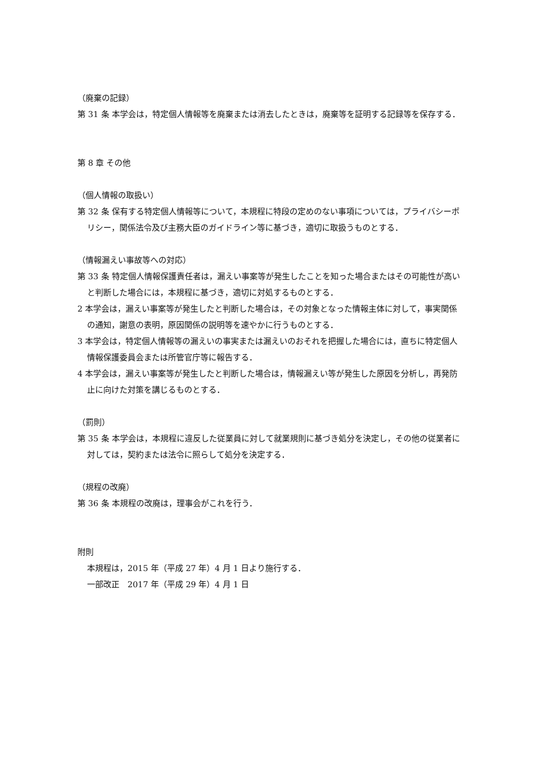（廃棄の記録）
第 31 条 本学会は，特定個人情報等を廃棄または消去したときは，廃棄等を証明する記録等を保存する．
第 8 章 その他
（個人情報の取扱い）
第 32 条 保有する特定個人情報等について，本規程に特段の定めのない事項については，プライバシーポリシー，関係法令及び主務大臣のガイドライン等に基づき，適切に取扱うものとする．
（情報漏えい事故等への対応）
第 33 条 特定個人情報保護責任者は，漏えい事案等が発生したことを知った場合またはその可能性が高いと判断した場合には，本規程に基づき，適切に対処するものとする．
2 本学会は，漏えい事案等が発生したと判断した場合は，その対象となった情報主体に対して，事実関係の通知，謝意の表明，原因関係の説明等を速やかに行うものとする．
3 本学会は，特定個人情報等の漏えいの事実または漏えいのおそれを把握した場合には，直ちに特定個人情報保護委員会または所管官庁等に報告する．
4 本学会は，漏えい事案等が発生したと判断した場合は，情報漏えい等が発生した原因を分析し，再発防止に向けた対策を講じるものとする．
（罰則）
第 35 条 本学会は，本規程に違反した従業員に対して就業規則に基づき処分を決定し，その他の従業者に対しては，契約または法令に照らして処分を決定する．
（規程の改廃）
第 36 条 本規程の改廃は，理事会がこれを行う．
附則
本規程は，2015 年（平成 27 年）4 月 1 日より施行する．
一部改正　2017 年（平成 29 年）4 月 1 日